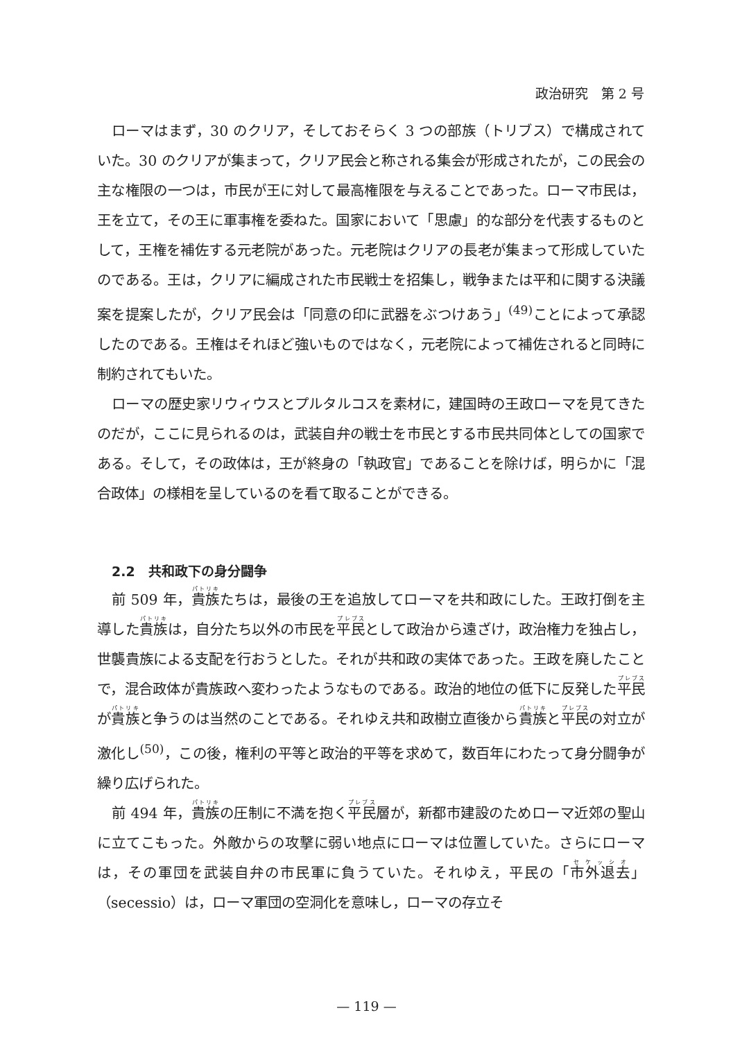政治研究　第 2 号
ローマはまず，30 のクリア，そしておそらく 3 つの部族（トリブス）で構成されていた。30 のクリアが集まって，クリア民会と称される集会が形成されたが，この民会の主な権限の一つは，市民が王に対して最高権限を与えることであった。ローマ市民は，王を立て，その王に軍事権を委ねた。国家において「思慮」的な部分を代表するものとして，王権を補佐する元老院があった。元老院はクリアの長老が集まって形成していたのである。王は，クリアに編成された市民戦士を招集し，戦争または平和に関する決議案を提案したが，クリア民会は「同意の印に武器をぶつけあう」<sup>(49)</sup>ことによって承認したのである。王権はそれほど強いものではなく，元老院によって補佐されると同時に制約されてもいた。
ローマの歴史家リウィウスとプルタルコスを素材に，建国時の王政ローマを見てきたのだが，ここに見られるのは，武装自弁の戦士を市民とする市民共同体としての国家である。そして，その政体は，王が終身の「執政官」であることを除けば，明らかに「混合政体」の様相を呈しているのを看て取ることができる。
2.2　共和政下の身分闘争
前 509 年，貴族たちは，最後の王を追放してローマを共和政にした。王政打倒を主導した貴族は，自分たち以外の市民を平民として政治から遠ざけ，政治権力を独占し，世襲貴族による支配を行おうとした。それが共和政の実体であった。王政を廃したことで，混合政体が貴族政へ変わったようなものである。政治的地位の低下に反発した平民が貴族と争うのは当然のことである。それゆえ共和政樹立直後から貴族と平民の対立が激化し<sup>(50)</sup>，この後，権利の平等と政治的平等を求めて，数百年にわたって身分闘争が繰り広げられた。
前 494 年，貴族の圧制に不満を抱く平民層が，新都市建設のためローマ近郊の聖山に立てこもった。外敵からの攻撃に弱い地点にローマは位置していた。さらにローマは，その軍団を武装自弁の市民軍に負うていた。それゆえ，平民の「市外退去」（secessio）は，ローマ軍団の空洞化を意味し，ローマの存立そ
— 119 —